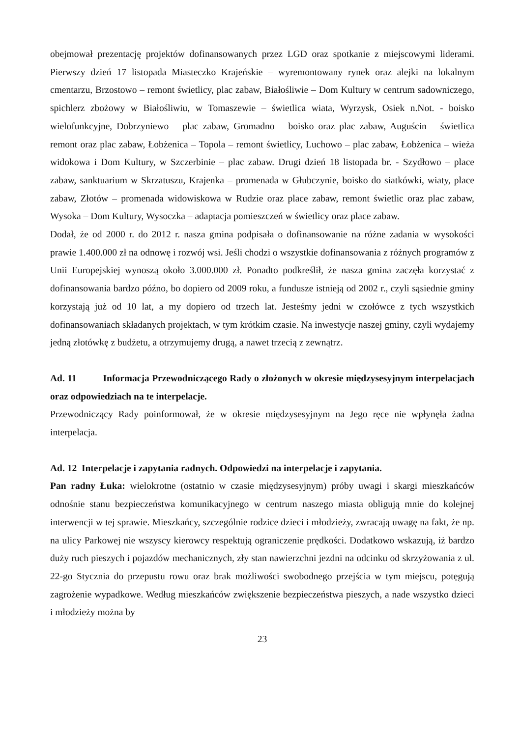obejmował prezentację projektów dofinansowanych przez LGD oraz spotkanie z miejscowymi liderami. Pierwszy dzień 17 listopada Miasteczko Krajeńskie – wyremontowany rynek oraz alejki na lokalnym cmentarzu, Brzostowo – remont świetlicy, plac zabaw, Białośliwie – Dom Kultury w centrum sadowniczego, spichlerz zbożowy w Białośliwiu, w Tomaszewie – świetlica wiata, Wyrzysk, Osiek n.Not. - boisko wielofunkcyjne, Dobrzyniewo – plac zabaw, Gromadno – boisko oraz plac zabaw, Auguścin – świetlica remont oraz plac zabaw, Łobżenica – Topola – remont świetlicy, Luchowo – plac zabaw, Łobżenica – wieża widokowa i Dom Kultury, w Szczerbinie – plac zabaw. Drugi dzień 18 listopada br. - Szydłowo – place zabaw, sanktuarium w Skrzatuszu, Krajenka – promenada w Głubczynie, boisko do siatkówki, wiaty, place zabaw, Złotów – promenada widowiskowa w Rudzie oraz place zabaw, remont świetlic oraz plac zabaw, Wysoka – Dom Kultury, Wysoczka – adaptacja pomieszczeń w świetlicy oraz place zabaw.
Dodał, że od 2000 r. do 2012 r. nasza gmina podpisała o dofinansowanie na różne zadania w wysokości prawie 1.400.000 zł na odnowę i rozwój wsi. Jeśli chodzi o wszystkie dofinansowania z różnych programów z Unii Europejskiej wynoszą około 3.000.000 zł. Ponadto podkreślił, że nasza gmina zaczęła korzystać z dofinansowania bardzo późno, bo dopiero od 2009 roku, a fundusze istnieją od 2002 r., czyli sąsiednie gminy korzystają już od 10 lat, a my dopiero od trzech lat. Jesteśmy jedni w czołówce z tych wszystkich dofinansowaniach składanych projektach, w tym krótkim czasie. Na inwestycje naszej gminy, czyli wydajemy jedną złotówkę z budżetu, a otrzymujemy drugą, a nawet trzecią z zewnątrz.
Ad. 11 Informacja Przewodniczącego Rady o złożonych w okresie międzysesyjnym interpelacjach oraz odpowiedziach na te interpelacje.
Przewodniczący Rady poinformował, że w okresie międzysesyjnym na Jego ręce nie wpłynęła żadna interpelacja.
Ad. 12 Interpelacje i zapytania radnych. Odpowiedzi na interpelacje i zapytania.
Pan radny Łuka: wielokrotne (ostatnio w czasie międzysesyjnym) próby uwagi i skargi mieszkańców odnośnie stanu bezpieczeństwa komunikacyjnego w centrum naszego miasta obligują mnie do kolejnej interwencji w tej sprawie. Mieszkańcy, szczególnie rodzice dzieci i młodzieży, zwracają uwagę na fakt, że np. na ulicy Parkowej nie wszyscy kierowcy respektują ograniczenie prędkości. Dodatkowo wskazują, iż bardzo duży ruch pieszych i pojazdów mechanicznych, zły stan nawierzchni jezdni na odcinku od skrzyżowania z ul. 22-go Stycznia do przepustu rowu oraz brak możliwości swobodnego przejścia w tym miejscu, potęgują zagrożenie wypadkowe. Według mieszkańców zwiększenie bezpieczeństwa pieszych, a nade wszystko dzieci i młodzieży można by
23